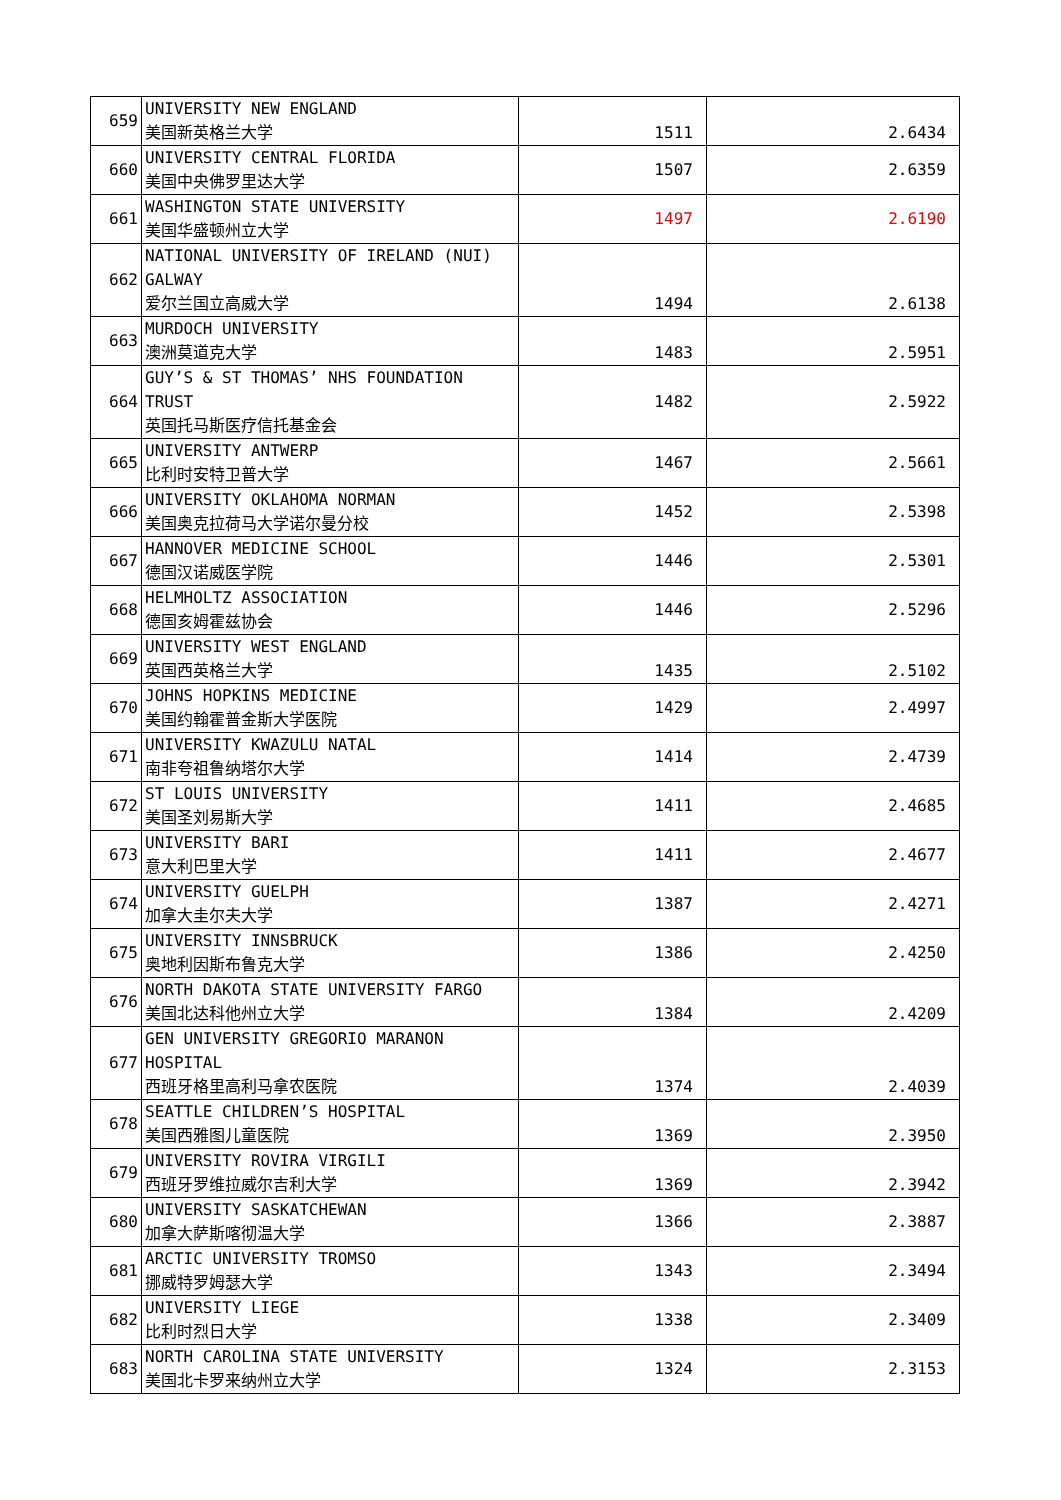| 659 | UNIVERSITY NEW ENGLAND 美国新英格兰大学 | 1511 | 2.6434 |
| 660 | UNIVERSITY CENTRAL FLORIDA 美国中央佛罗里达大学 | 1507 | 2.6359 |
| 661 | WASHINGTON STATE UNIVERSITY 美国华盛顿州立大学 | 1497 | 2.6190 |
| 662 | NATIONAL UNIVERSITY OF IRELAND (NUI) GALWAY 爱尔兰国立高威大学 | 1494 | 2.6138 |
| 663 | MURDOCH UNIVERSITY 澳洲莫道克大学 | 1483 | 2.5951 |
| 664 | GUY’S & ST THOMAS’ NHS FOUNDATION TRUST 英国托马斯医疗信托基金会 | 1482 | 2.5922 |
| 665 | UNIVERSITY ANTWERP 比利时安特卫普大学 | 1467 | 2.5661 |
| 666 | UNIVERSITY OKLAHOMA NORMAN 美国奥克拉荷马大学诺尔曼分校 | 1452 | 2.5398 |
| 667 | HANNOVER MEDICINE SCHOOL 德国汉诺威医学院 | 1446 | 2.5301 |
| 668 | HELMHOLTZ ASSOCIATION 德国亥姆霍兹协会 | 1446 | 2.5296 |
| 669 | UNIVERSITY WEST ENGLAND 英国西英格兰大学 | 1435 | 2.5102 |
| 670 | JOHNS HOPKINS MEDICINE 美国约翰霍普金斯大学医院 | 1429 | 2.4997 |
| 671 | UNIVERSITY KWAZULU NATAL 南非夸祖鲁纳塔尔大学 | 1414 | 2.4739 |
| 672 | ST LOUIS UNIVERSITY 美国圣刘易斯大学 | 1411 | 2.4685 |
| 673 | UNIVERSITY BARI 意大利巴里大学 | 1411 | 2.4677 |
| 674 | UNIVERSITY GUELPH 加拿大圭尔夫大学 | 1387 | 2.4271 |
| 675 | UNIVERSITY INNSBRUCK 奥地利因斯布鲁克大学 | 1386 | 2.4250 |
| 676 | NORTH DAKOTA STATE UNIVERSITY FARGO 美国北达科他州立大学 | 1384 | 2.4209 |
| 677 | GEN UNIVERSITY GREGORIO MARANON HOSPITAL 西班牙格里高利马拿农医院 | 1374 | 2.4039 |
| 678 | SEATTLE CHILDREN’S HOSPITAL 美国西雅图儿童医院 | 1369 | 2.3950 |
| 679 | UNIVERSITY ROVIRA VIRGILI 西班牙罗维拉威尔吉利大学 | 1369 | 2.3942 |
| 680 | UNIVERSITY SASKATCHEWAN 加拿大萨斯喀彻温大学 | 1366 | 2.3887 |
| 681 | ARCTIC UNIVERSITY TROMSO 挪威特罗姆瑟大学 | 1343 | 2.3494 |
| 682 | UNIVERSITY LIEGE 比利时烈日大学 | 1338 | 2.3409 |
| 683 | NORTH CAROLINA STATE UNIVERSITY 美国北卡罗来纳州立大学 | 1324 | 2.3153 |